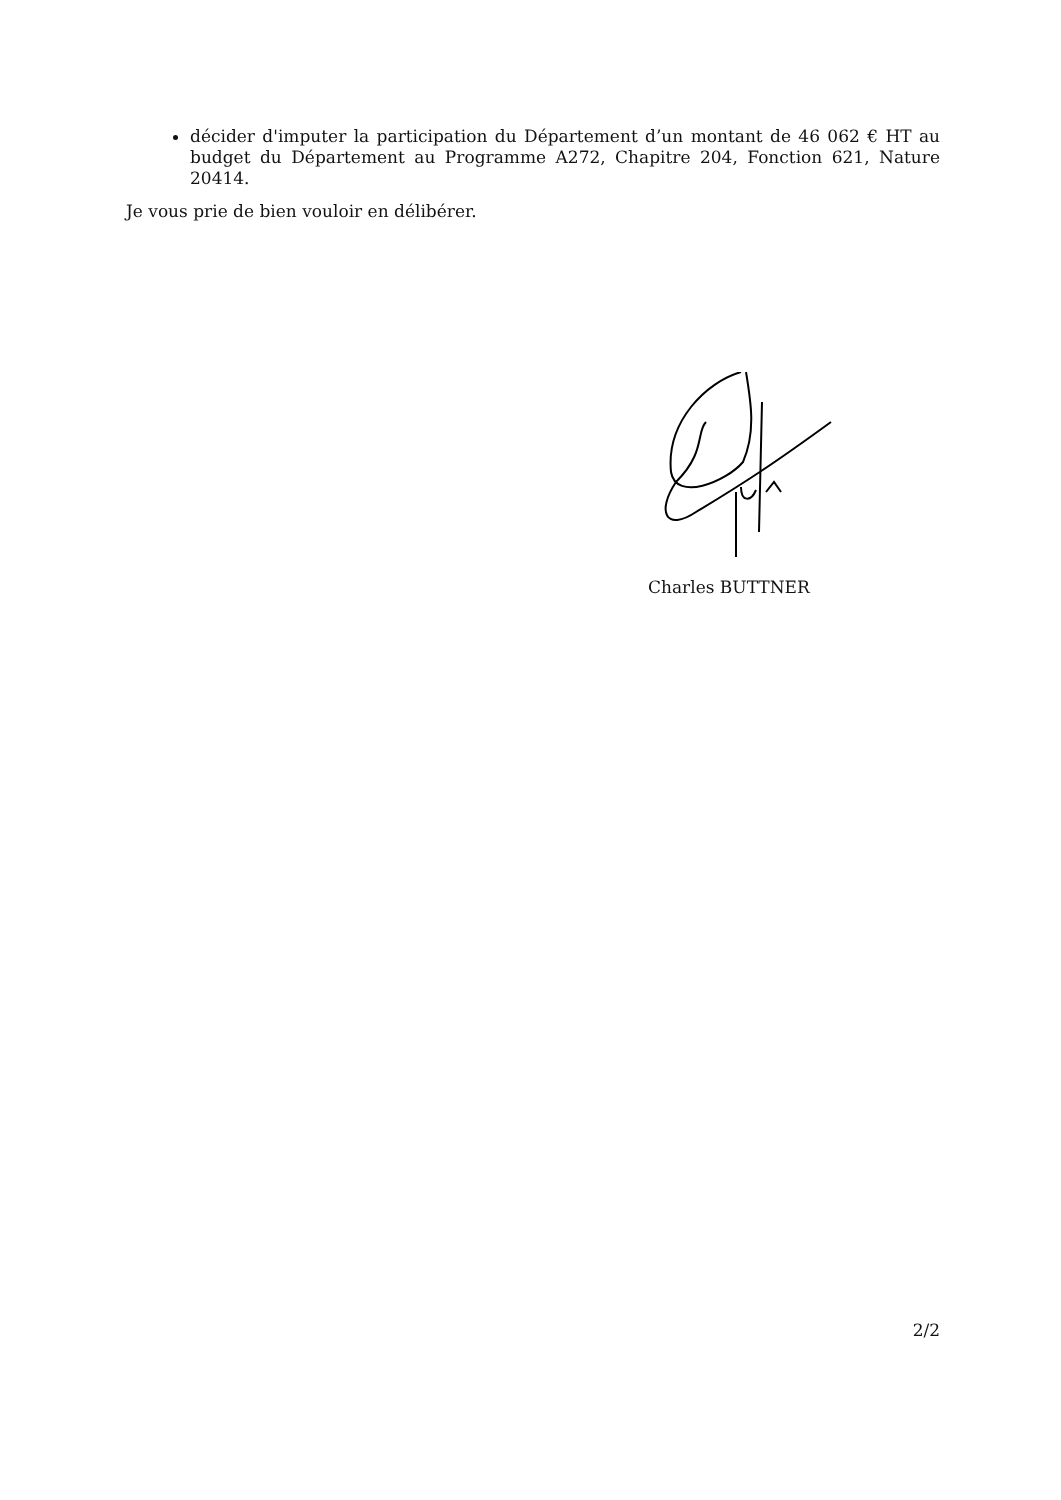décider d'imputer la participation du Département d’un montant de 46 062 € HT au budget du Département au Programme A272, Chapitre 204, Fonction 621, Nature 20414.
Je vous prie de bien vouloir en délibérer.
Charles BUTTNER
2/2